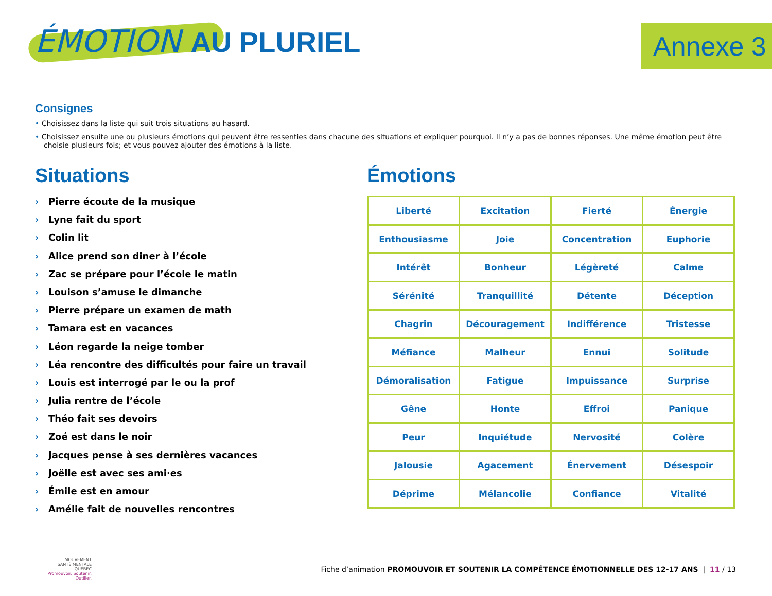ÉMOTION AU PLURIEL Annexe 3
Consignes
• Choisissez dans la liste qui suit trois situations au hasard.
• Choisissez ensuite une ou plusieurs émotions qui peuvent être ressenties dans chacune des situations et expliquer pourquoi. Il n’y a pas de bonnes réponses. Une même émotion peut être choisie plusieurs fois; et vous pouvez ajouter des émotions à la liste.
Situations
› Pierre écoute de la musique
› Lyne fait du sport
› Colin lit
› Alice prend son diner à l’école
› Zac se prépare pour l’école le matin
› Louison s’amuse le dimanche
› Pierre prépare un examen de math
› Tamara est en vacances
› Léon regarde la neige tomber
› Léa rencontre des difficultés pour faire un travail
› Louis est interrogé par le ou la prof
› Julia rentre de l’école
› Théo fait ses devoirs
› Zoé est dans le noir
› Jacques pense à ses dernières vacances
› Joëlle est avec ses ami·es
› Émile est en amour
› Amélie fait de nouvelles rencontres
Émotions
| Liberté | Excitation | Fierté | Énergie |
| Enthousiasme | Joie | Concentration | Euphorie |
| Intérêt | Bonheur | Légèreté | Calme |
| Sérénité | Tranquillité | Détente | Déception |
| Chagrin | Découragement | Indifférence | Tristesse |
| Méfiance | Malheur | Ennui | Solitude |
| Démoralisation | Fatigue | Impuissance | Surprise |
| Gêne | Honte | Effroi | Panique |
| Peur | Inquiétude | Nervosité | Colère |
| Jalousie | Agacement | Énervement | Désespoir |
| Déprime | Mélancolie | Confiance | Vitalité |
MOUVEMENT
SANTÉ MENTALE
QUÉBEC
Promouvoir. Soutenir. Outiller.
Fiche d’animation PROMOUVOIR ET SOUTENIR LA COMPÉTENCE ÉMOTIONNELLE DES 12-17 ANS | 11 / 13